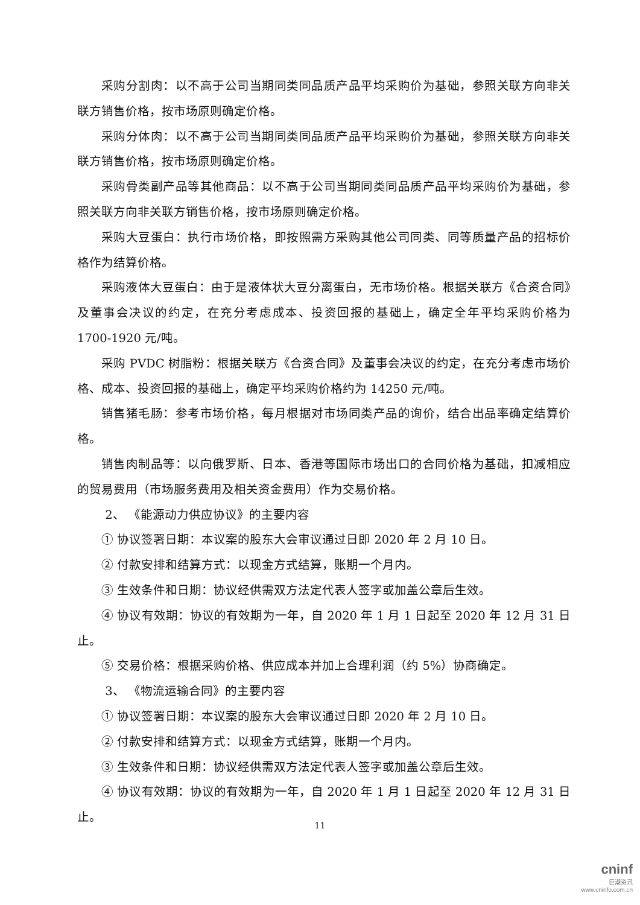采购分割肉：以不高于公司当期同类同品质产品平均采购价为基础，参照关联方向非关联方销售价格，按市场原则确定价格。
采购分体肉：以不高于公司当期同类同品质产品平均采购价为基础，参照关联方向非关联方销售价格，按市场原则确定价格。
采购骨类副产品等其他商品：以不高于公司当期同类同品质产品平均采购价为基础，参照关联方向非关联方销售价格，按市场原则确定价格。
采购大豆蛋白：执行市场价格，即按照需方采购其他公司同类、同等质量产品的招标价格作为结算价格。
采购液体大豆蛋白：由于是液体状大豆分离蛋白，无市场价格。根据关联方《合资合同》及董事会决议的约定，在充分考虑成本、投资回报的基础上，确定全年平均采购价格为 1700-1920 元/吨。
采购 PVDC 树脂粉：根据关联方《合资合同》及董事会决议的约定，在充分考虑市场价格、成本、投资回报的基础上，确定平均采购价格约为 14250 元/吨。
销售猪毛肠：参考市场价格，每月根据对市场同类产品的询价，结合出品率确定结算价格。
销售肉制品等：以向俄罗斯、日本、香港等国际市场出口的合同价格为基础，扣减相应的贸易费用（市场服务费用及相关资金费用）作为交易价格。
2、 《能源动力供应协议》的主要内容
① 协议签署日期：本议案的股东大会审议通过日即 2020 年 2 月 10 日。
② 付款安排和结算方式：以现金方式结算，账期一个月内。
③ 生效条件和日期：协议经供需双方法定代表人签字或加盖公章后生效。
④ 协议有效期：协议的有效期为一年，自 2020 年 1 月 1 日起至 2020 年 12 月 31 日止。
⑤ 交易价格：根据采购价格、供应成本并加上合理利润（约 5%）协商确定。
3、 《物流运输合同》的主要内容
① 协议签署日期：本议案的股东大会审议通过日即 2020 年 2 月 10 日。
② 付款安排和结算方式：以现金方式结算，账期一个月内。
③ 生效条件和日期：协议经供需双方法定代表人签字或加盖公章后生效。
④ 协议有效期：协议的有效期为一年，自 2020 年 1 月 1 日起至 2020 年 12 月 31 日止。
11
cninf
巨潮资讯
www.cninfo.com.cn